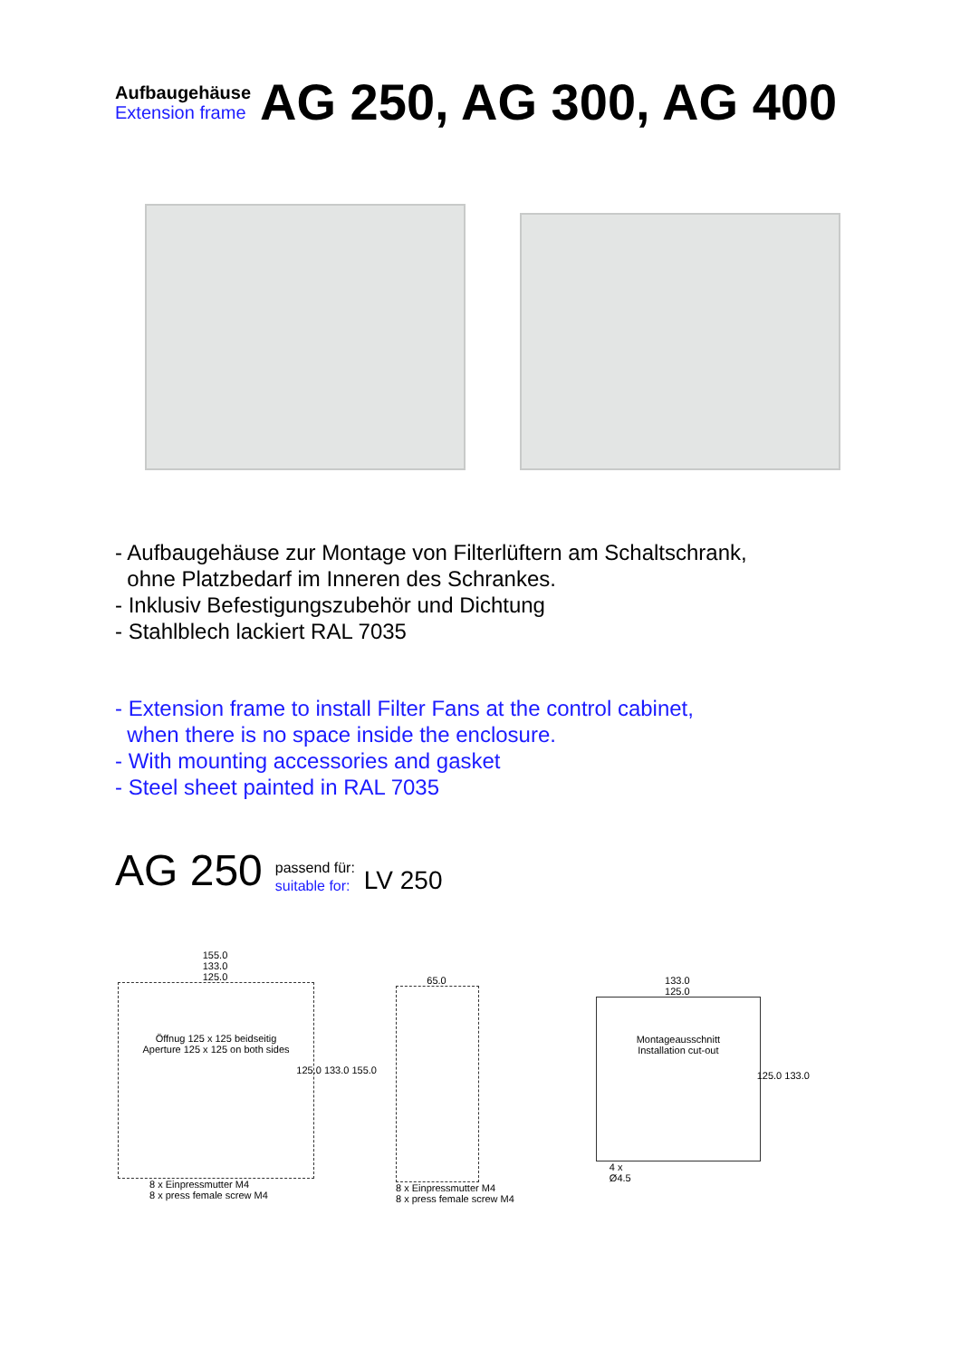Aufbaugehäuse
Extension frame
AG 250, AG 300, AG 400
- Aufbaugehäuse zur Montage von Filterlüftern am Schaltschrank,
ohne Platzbedarf im Inneren des Schrankes.
- Inklusiv Befestigungszubehör und Dichtung
- Stahlblech lackiert RAL 7035
- Extension frame to install Filter Fans at the control cabinet,
when there is no space inside the enclosure.
- With mounting accessories and gasket
- Steel sheet painted in RAL 7035
AG 250 passend für:
suitable for: LV 250
155.0
133.0
125.0
Öffnug 125 x 125 beidseitig
Aperture 125 x 125 on both sides
125.0 133.0 155.0
8 x Einpressmutter M4
8 x press female screw M4
65.0
8 x Einpressmutter M4
8 x press female screw M4
133.0
125.0
Montageausschnitt
Installation cut-out
125.0 133.0
4 x
Ø4.5